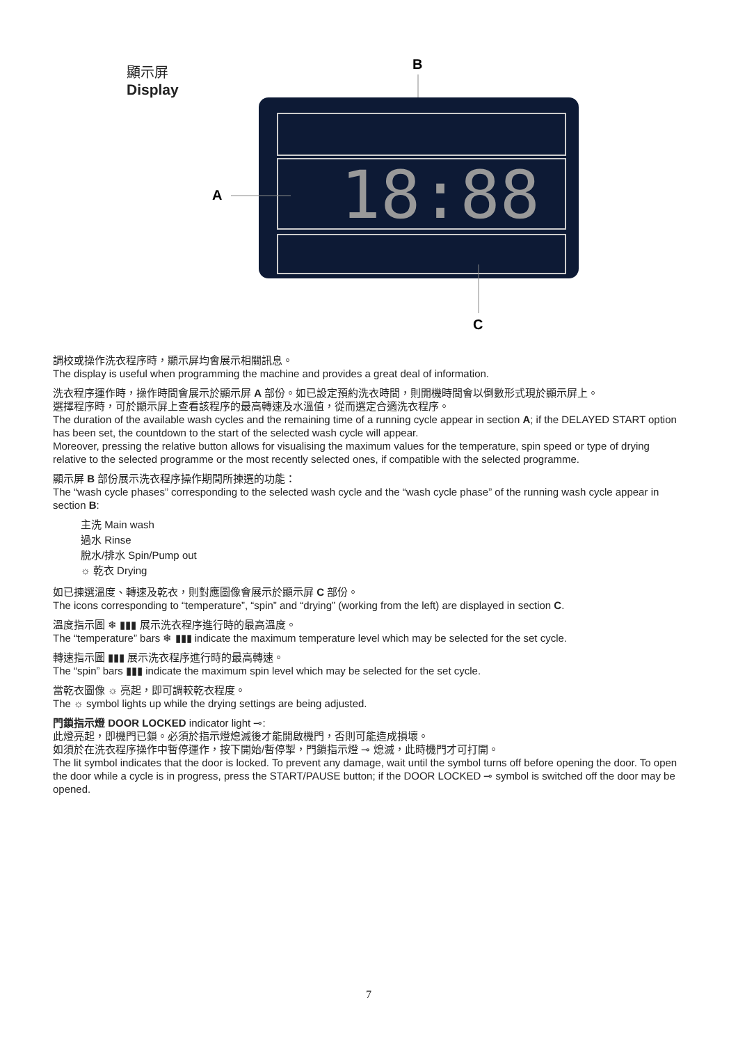顯示屏
Display
B
18:88
A
C
調校或操作洗衣程序時，顯示屏均會展示相關訊息。
The display is useful when programming the machine and provides a great deal of information.
洗衣程序運作時，操作時間會展示於顯示屏 A 部份。如已設定預約洗衣時間，則開機時間會以倒數形式現於顯示屏上。
選擇程序時，可於顯示屏上查看該程序的最高轉速及水溫值，從而選定合適洗衣程序。
The duration of the available wash cycles and the remaining time of a running cycle appear in section A; if the DELAYED START option has been set, the countdown to the start of the selected wash cycle will appear.
Moreover, pressing the relative button allows for visualising the maximum values for the temperature, spin speed or type of drying relative to the selected programme or the most recently selected ones, if compatible with the selected programme.
顯示屏 B 部份展示洗衣程序操作期間所揀選的功能：
The “wash cycle phases” corresponding to the selected wash cycle and the “wash cycle phase” of the running wash cycle appear in section B:
主洗 Main wash
過水 Rinse
脫水/排水 Spin/Pump out
☼ 乾衣 Drying
如已揀選溫度、轉速及乾衣，則對應圖像會展示於顯示屏 C 部份。
The icons corresponding to “temperature”, “spin” and “drying” (working from the left) are displayed in section C.
溫度指示圖 ❄ ▮▮▮ 展示洗衣程序進行時的最高溫度。
The “temperature” bars ❄ ▮▮▮ indicate the maximum temperature level which may be selected for the set cycle.
轉速指示圖 ▮▮▮ 展示洗衣程序進行時的最高轉速。
The “spin” bars ▮▮▮ indicate the maximum spin level which may be selected for the set cycle.
當乾衣圖像 ☼ 亮起，即可調較乾衣程度。
The ☼ symbol lights up while the drying settings are being adjusted.
門鎖指示燈 DOOR LOCKED indicator light ⊸:
此燈亮起，即機門已鎖。必須於指示燈熄滅後才能開啟機門，否則可能造成損壞。
如須於在洗衣程序操作中暫停運作，按下開始/暫停掣，門鎖指示燈 ⊸ 熄滅，此時機門才可打開。
The lit symbol indicates that the door is locked. To prevent any damage, wait until the symbol turns off before opening the door. To open the door while a cycle is in progress, press the START/PAUSE button; if the DOOR LOCKED ⊸ symbol is switched off the door may be opened.
7